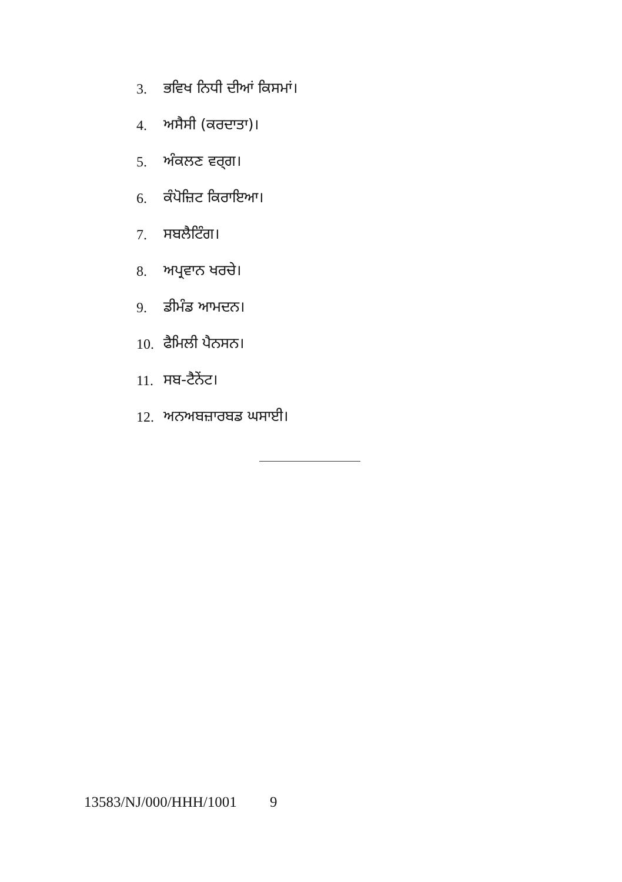3. ਭਵਿਖ ਨਿਧੀ ਦੀਆਂ ਕਿਸਮਾਂ।
4. ਅਸੈਸੀ (ਕਰਦਾਤਾ)।
5. ਅੰਕਲਣ ਵਰ੍ਗ।
6. ਕੰਪੋਜ਼ਿਟ ਕਿਰਾਇਆ।
7. ਸਬਲੈਟਿੰਗ।
8. ਅਪ੍ਰਵਾਨ ਖਰਚੇ।
9. ਡੀਮੰਡ ਆਮਦਨ।
10. ਫੈਮਿਲੀ ਪੈਨਸਨ।
11. ਸਬ-ਟੈਨੇਂਟ।
12. ਅਨਅਬਜ਼ਾਰਬਡ ਘਸਾਈ।
13583/NJ/000/HHH/1001 9